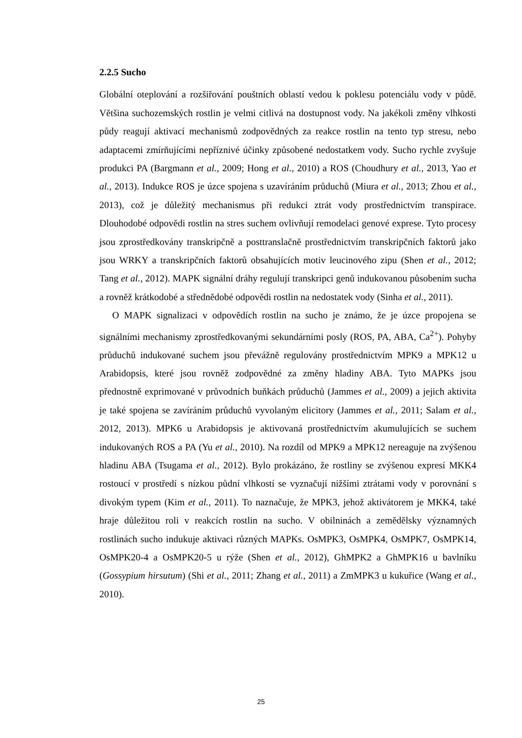2.2.5 Sucho
Globální oteplování a rozšiřování pouštních oblastí vedou k poklesu potenciálu vody v půdě. Většina suchozemských rostlin je velmi citlivá na dostupnost vody. Na jakékoli změny vlhkosti půdy reagují aktivací mechanismů zodpovědných za reakce rostlin na tento typ stresu, nebo adaptacemi zmírňujícími nepříznivé účinky způsobené nedostatkem vody. Sucho rychle zvyšuje produkci PA (Bargmann et al., 2009; Hong et al., 2010) a ROS (Choudhury et al., 2013, Yao et al., 2013). Indukce ROS je úzce spojena s uzavíráním průduchů (Miura et al., 2013; Zhou et al., 2013), což je důležitý mechanismus při redukci ztrát vody prostřednictvím transpirace. Dlouhodobé odpovědi rostlin na stres suchem ovlivňují remodelaci genové exprese. Tyto procesy jsou zprostředkovány transkripčně a posttranslačně prostřednictvím transkripčních faktorů jako jsou WRKY a transkripčních faktorů obsahujících motiv leucinového zipu (Shen et al., 2012; Tang et al., 2012). MAPK signální dráhy regulují transkripci genů indukovanou působením sucha a rovněž krátkodobé a střednědobé odpovědi rostlin na nedostatek vody (Sinha et al., 2011).
O MAPK signalizaci v odpovědích rostlin na sucho je známo, že je úzce propojena se signálními mechanismy zprostředkovanými sekundárními posly (ROS, PA, ABA, Ca<sup>2+</sup>). Pohyby průduchů indukované suchem jsou převážně regulovány prostřednictvím MPK9 a MPK12 u Arabidopsis, které jsou rovněž zodpovědné za změny hladiny ABA. Tyto MAPKs jsou přednostně exprimované v průvodních buňkách průduchů (Jammes et al., 2009) a jejich aktivita je také spojena se zavíráním průduchů vyvolaným elicitory (Jammes et al., 2011; Salam et al., 2012, 2013). MPK6 u Arabidopsis je aktivovaná prostřednictvím akumulujících se suchem indukovaných ROS a PA (Yu et al., 2010). Na rozdíl od MPK9 a MPK12 nereaguje na zvýšenou hladinu ABA (Tsugama et al., 2012). Bylo prokázáno, že rostliny se zvýšenou expresí MKK4 rostoucí v prostředí s nízkou půdní vlhkostí se vyznačují nižšími ztrátami vody v porovnání s divokým typem (Kim et al., 2011). To naznačuje, že MPK3, jehož aktivátorem je MKK4, také hraje důležitou roli v reakcích rostlin na sucho. V obilninách a zemědělsky významných rostlinách sucho indukuje aktivaci různých MAPKs. OsMPK3, OsMPK4, OsMPK7, OsMPK14, OsMPK20-4 a OsMPK20-5 u rýže (Shen et al., 2012), GhMPK2 a GhMPK16 u bavlníku (Gossypium hirsutum) (Shi et al., 2011; Zhang et al., 2011) a ZmMPK3 u kukuřice (Wang et al., 2010).
25